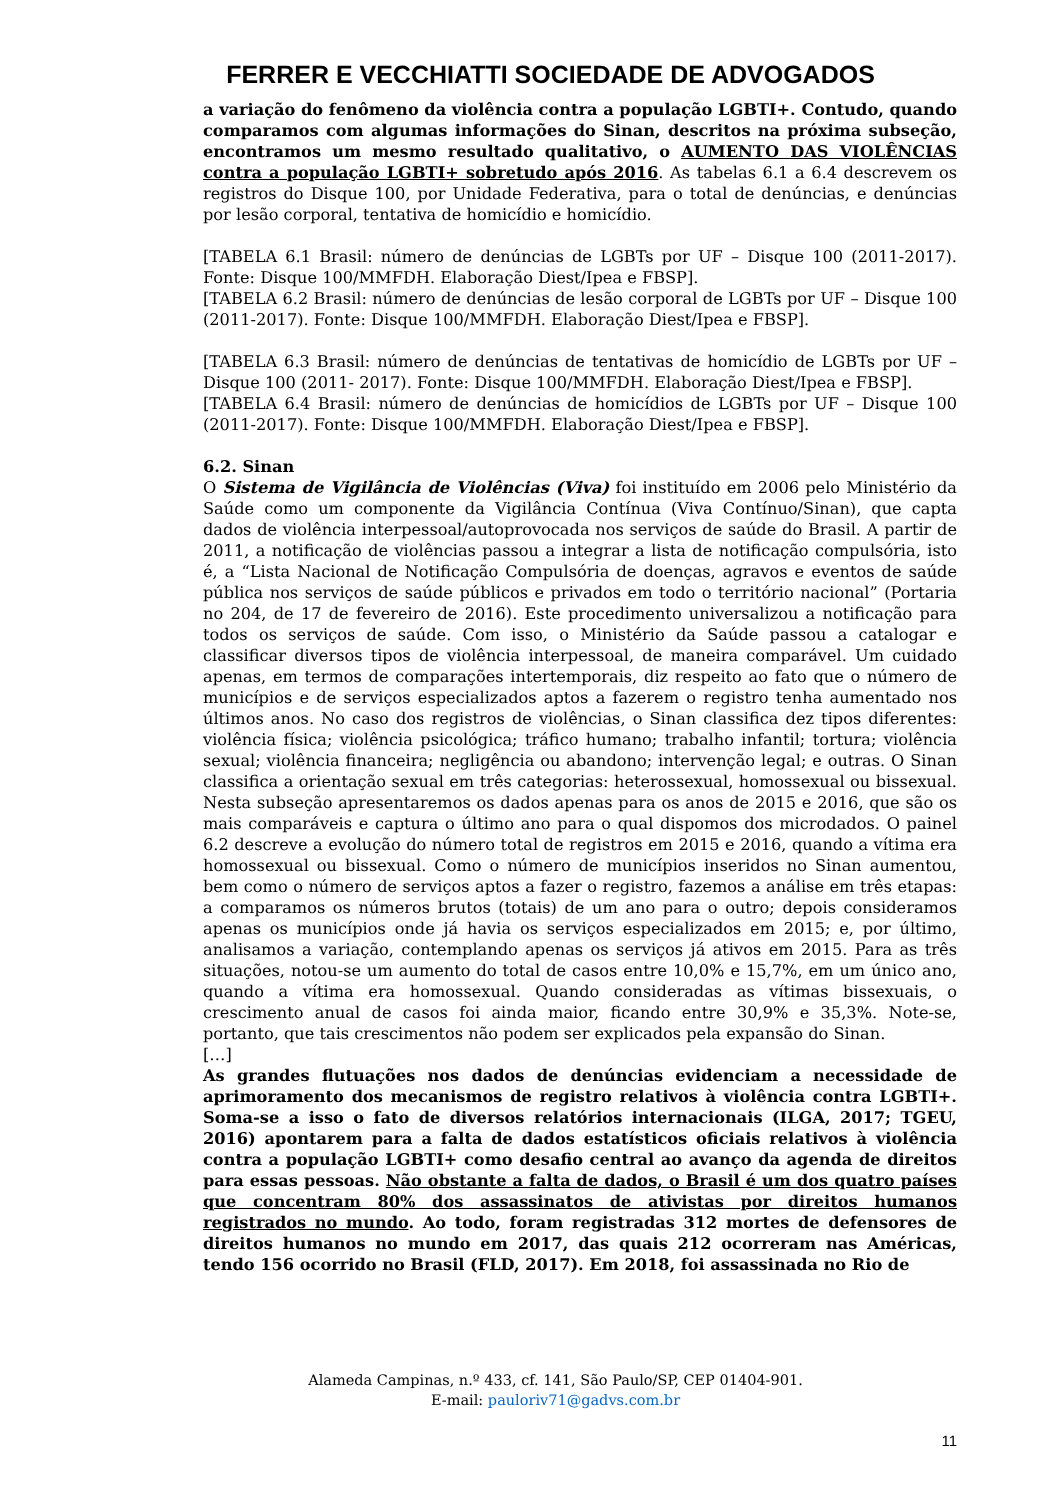FERRER E VECCHIATTI SOCIEDADE DE ADVOGADOS
a variação do fenômeno da violência contra a população LGBTI+. Contudo, quando comparamos com algumas informações do Sinan, descritos na próxima subseção, encontramos um mesmo resultado qualitativo, o AUMENTO DAS VIOLÊNCIAS contra a população LGBTI+ sobretudo após 2016. As tabelas 6.1 a 6.4 descrevem os registros do Disque 100, por Unidade Federativa, para o total de denúncias, e denúncias por lesão corporal, tentativa de homicídio e homicídio.
[TABELA 6.1 Brasil: número de denúncias de LGBTs por UF – Disque 100 (2011-2017). Fonte: Disque 100/MMFDH. Elaboração Diest/Ipea e FBSP].
[TABELA 6.2 Brasil: número de denúncias de lesão corporal de LGBTs por UF – Disque 100 (2011-2017). Fonte: Disque 100/MMFDH. Elaboração Diest/Ipea e FBSP].
[TABELA 6.3 Brasil: número de denúncias de tentativas de homicídio de LGBTs por UF – Disque 100 (2011- 2017). Fonte: Disque 100/MMFDH. Elaboração Diest/Ipea e FBSP].
[TABELA 6.4 Brasil: número de denúncias de homicídios de LGBTs por UF – Disque 100 (2011-2017). Fonte: Disque 100/MMFDH. Elaboração Diest/Ipea e FBSP].
6.2. Sinan
O Sistema de Vigilância de Violências (Viva) foi instituído em 2006 pelo Ministério da Saúde como um componente da Vigilância Contínua (Viva Contínuo/Sinan), que capta dados de violência interpessoal/autoprovocada nos serviços de saúde do Brasil. A partir de 2011, a notificação de violências passou a integrar a lista de notificação compulsória, isto é, a “Lista Nacional de Notificação Compulsória de doenças, agravos e eventos de saúde pública nos serviços de saúde públicos e privados em todo o território nacional” (Portaria no 204, de 17 de fevereiro de 2016). Este procedimento universalizou a notificação para todos os serviços de saúde. Com isso, o Ministério da Saúde passou a catalogar e classificar diversos tipos de violência interpessoal, de maneira comparável. Um cuidado apenas, em termos de comparações intertemporais, diz respeito ao fato que o número de municípios e de serviços especializados aptos a fazerem o registro tenha aumentado nos últimos anos. No caso dos registros de violências, o Sinan classifica dez tipos diferentes: violência física; violência psicológica; tráfico humano; trabalho infantil; tortura; violência sexual; violência financeira; negligência ou abandono; intervenção legal; e outras. O Sinan classifica a orientação sexual em três categorias: heterossexual, homossexual ou bissexual. Nesta subseção apresentaremos os dados apenas para os anos de 2015 e 2016, que são os mais comparáveis e captura o último ano para o qual dispomos dos microdados. O painel 6.2 descreve a evolução do número total de registros em 2015 e 2016, quando a vítima era homossexual ou bissexual. Como o número de municípios inseridos no Sinan aumentou, bem como o número de serviços aptos a fazer o registro, fazemos a análise em três etapas: a comparamos os números brutos (totais) de um ano para o outro; depois consideramos apenas os municípios onde já havia os serviços especializados em 2015; e, por último, analisamos a variação, contemplando apenas os serviços já ativos em 2015. Para as três situações, notou-se um aumento do total de casos entre 10,0% e 15,7%, em um único ano, quando a vítima era homossexual. Quando consideradas as vítimas bissexuais, o crescimento anual de casos foi ainda maior, ficando entre 30,9% e 35,3%. Note-se, portanto, que tais crescimentos não podem ser explicados pela expansão do Sinan.
[…]
As grandes flutuações nos dados de denúncias evidenciam a necessidade de aprimoramento dos mecanismos de registro relativos à violência contra LGBTI+. Soma-se a isso o fato de diversos relatórios internacionais (ILGA, 2017; TGEU, 2016) apontarem para a falta de dados estatísticos oficiais relativos à violência contra a população LGBTI+ como desafio central ao avanço da agenda de direitos para essas pessoas. Não obstante a falta de dados, o Brasil é um dos quatro países que concentram 80% dos assassinatos de ativistas por direitos humanos registrados no mundo. Ao todo, foram registradas 312 mortes de defensores de direitos humanos no mundo em 2017, das quais 212 ocorreram nas Américas, tendo 156 ocorrido no Brasil (FLD, 2017). Em 2018, foi assassinada no Rio de
Alameda Campinas, n.º 433, cf. 141, São Paulo/SP, CEP 01404-901.
E-mail: pauloriv71@gadvs.com.br
11